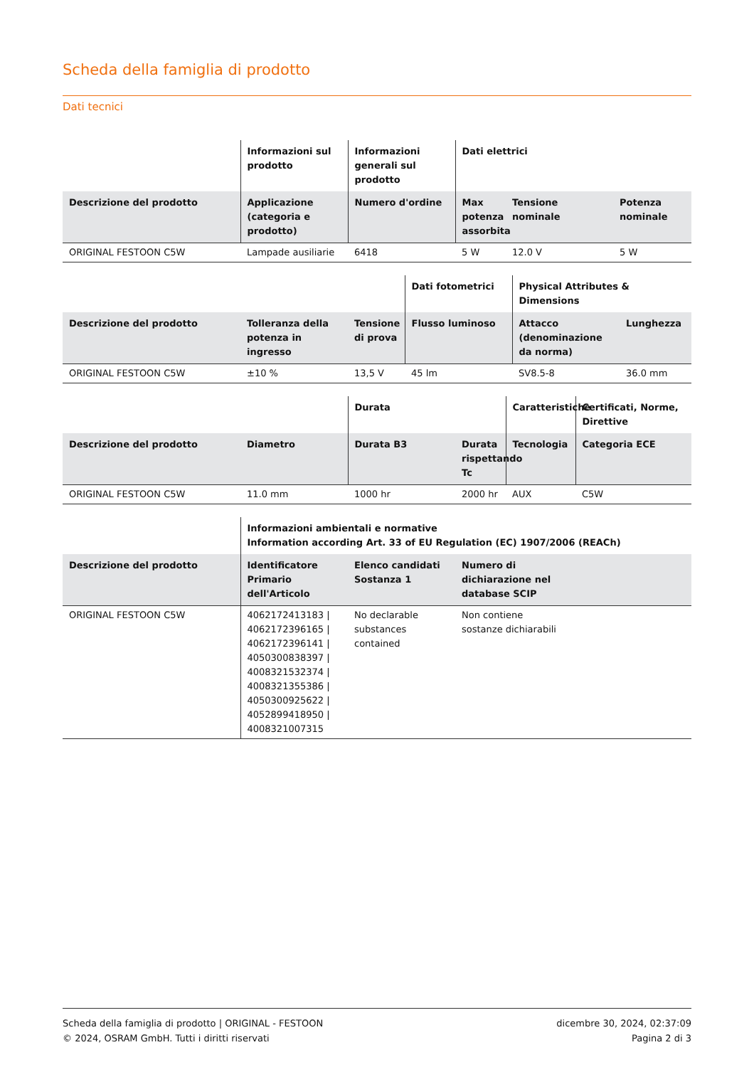Scheda della famiglia di prodotto
Dati tecnici
| | Informazioni sul prodotto | Informazioni generali sul prodotto | Dati elettrici | | |
| --- | --- | --- | --- | --- | --- |
| Descrizione del prodotto | Applicazione (categoria e prodotto) | Numero d'ordine | Max potenza assorbita | Tensione nominale | Potenza nominale |
| ORIGINAL FESTOON C5W | Lampade ausiliarie | 6418 | 5 W | 12.0 V | 5 W |
| | | | Dati fotometrici | Physical Attributes & Dimensions | |
| --- | --- | --- | --- | --- | --- |
| Descrizione del prodotto | Tolleranza della potenza in ingresso | Tensione di prova | Flusso luminoso | Attacco (denominazione da norma) | Lunghezza |
| ORIGINAL FESTOON C5W | ±10 % | 13,5 V | 45 lm | SV8.5-8 | 36.0 mm |
| | | Durata | | Caratteristiche | Certificati, Norme, Direttive |
| --- | --- | --- | --- | --- | --- |
| Descrizione del prodotto | Diametro | Durata B3 | Durata rispettando Tc | Tecnologia | Categoria ECE |
| ORIGINAL FESTOON C5W | 11.0 mm | 1000 hr | 2000 hr | AUX | C5W |
| | Informazioni ambientali e normative Information according Art. 33 of EU Regulation (EC) 1907/2006 (REACh) | | | |
| --- | --- | --- | --- | --- |
| Descrizione del prodotto | Identificatore Primario dell'Articolo | Elenco candidati Sostanza 1 | Numero di dichiarazione nel database SCIP | |
| ORIGINAL FESTOON C5W | 4062172413183 / 4062172396165 / 4062172396141 / 4050300838397 / 4008321532374 / 4008321355386 / 4050300925622 / 4052899418950 / 4008321007315 | No declarable substances contained | Non contiene sostanze dichiarabili | |
Scheda della famiglia di prodotto | ORIGINAL - FESTOON
© 2024, OSRAM GmbH. Tutti i diritti riservati
dicembre 30, 2024, 02:37:09
Pagina 2 di 3